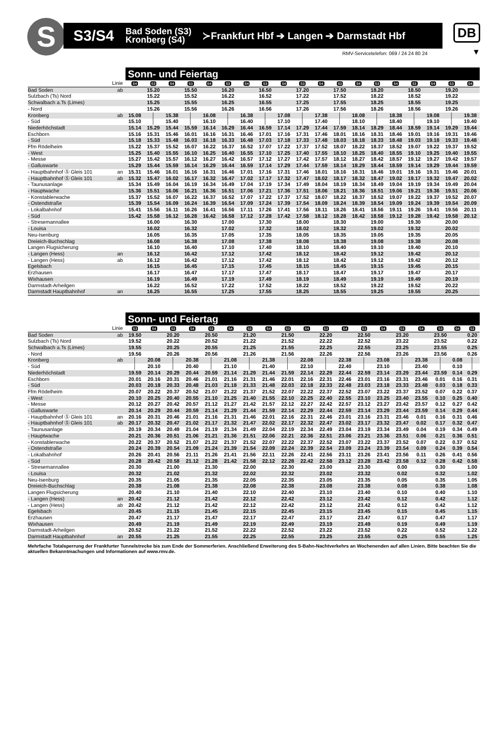S
S3/S4 Bad Soden (S3)
Kronberg (S4) ≻Frankfurt Hbf ➔ Langen ➔ Darmstadt Hbf
DB
RMV-Servicetelefon: 069 / 24 24 80 24
▼
| | | Sonn- und Feiertag | | | | | | | | | | | | | | | | | | |
| --- | --- | --- | --- | --- | --- | --- | --- | --- | --- | --- | --- | --- | --- | --- | --- | --- | --- | --- | --- | --- |
| | Linie | S4 | S3 | S4 | S3 | S4 | S3 | S4 | S3 | S4 | S3 | S4 | S3 | S4 | S3 | S4 | S3 | S4 | S3 | S4 |
| Bad Soden | ab | | 15.20 | | 15.50 | | 16.20 | | 16.50 | | 17.20 | | 17.50 | | 18.20 | | 18.50 | | 19.20 | |
| Sulzbach (Ts) Nord | | | 15.22 | | 15.52 | | 16.22 | | 16.52 | | 17.22 | | 17.52 | | 18.22 | | 18.52 | | 19.22 | |
| Schwalbach a.Ts (Limes) | | | 15.25 | | 15.55 | | 16.25 | | 16.55 | | 17.25 | | 17.55 | | 18.25 | | 18.55 | | 19.25 | |
| - Nord | | | 15.26 | | 15.56 | | 16.26 | | 16.56 | | 17.26 | | 17.56 | | 18.26 | | 18.56 | | 19.26 | |
| Kronberg | ab | 15.08 | │ | 15.38 | │ | 16.08 | │ | 16.38 | │ | 17.08 | │ | 17.38 | │ | 18.08 | │ | 18.38 | │ | 19.08 | │ | 19.38 |
| - Süd | | 15.10 | │ | 15.40 | │ | 16.10 | │ | 16.40 | │ | 17.10 | │ | 17.40 | │ | 18.10 | │ | 18.40 | │ | 19.10 | │ | 19.40 |
| Niederhöchstadt | | 15.14 | 15.29 | 15.44 | 15.59 | 16.14 | 16.29 | 16.44 | 16.59 | 17.14 | 17.29 | 17.44 | 17.59 | 18.14 | 18.29 | 18.44 | 18.59 | 19.14 | 19.29 | 19.44 |
| Eschborn | | 15.16 | 15.31 | 15.46 | 16.01 | 16.16 | 16.31 | 16.46 | 17.01 | 17.16 | 17.31 | 17.46 | 18.01 | 18.16 | 18.31 | 18.46 | 19.01 | 19.16 | 19.31 | 19.46 |
| - Süd | | 15.18 | 15.33 | 15.48 | 16.03 | 16.18 | 16.33 | 16.48 | 17.03 | 17.18 | 17.33 | 17.48 | 18.03 | 18.18 | 18.33 | 18.48 | 19.03 | 19.18 | 19.33 | 19.48 |
| Ffm Rödelheim | | 15.22 | 15.37 | 15.52 | 16.07 | 16.22 | 16.37 | 16.52 | 17.07 | 17.22 | 17.37 | 17.52 | 18.07 | 18.22 | 18.37 | 18.52 | 19.07 | 19.22 | 19.37 | 19.52 |
| - West | | 15.25 | 15.40 | 15.55 | 16.10 | 16.25 | 16.40 | 16.55 | 17.10 | 17.25 | 17.40 | 17.55 | 18.10 | 18.25 | 18.40 | 18.55 | 19.10 | 19.25 | 19.40 | 19.55 |
| - Messe | | 15.27 | 15.42 | 15.57 | 16.12 | 16.27 | 16.42 | 16.57 | 17.12 | 17.27 | 17.42 | 17.57 | 18.12 | 18.27 | 18.42 | 18.57 | 19.12 | 19.27 | 19.42 | 19.57 |
| - Galluswarte | | 15.29 | 15.44 | 15.59 | 16.14 | 16.29 | 16.44 | 16.59 | 17.14 | 17.29 | 17.44 | 17.59 | 18.14 | 18.29 | 18.44 | 18.59 | 19.14 | 19.29 | 19.44 | 19.59 |
| - Hauptbahnhof Ⓢ Gleis 101 | an | 15.31 | 15.46 | 16.01 | 16.16 | 16.31 | 16.46 | 17.01 | 17.16 | 17.31 | 17.46 | 18.01 | 18.16 | 18.31 | 18.46 | 19.01 | 19.16 | 19.31 | 19.46 | 20.01 |
| - Hauptbahnhof Ⓢ Gleis 101 | ab | 15.32 | 15.47 | 16.02 | 16.17 | 16.32 | 16.47 | 17.02 | 17.17 | 17.32 | 17.47 | 18.02 | 18.17 | 18.32 | 18.47 | 19.02 | 19.17 | 19.32 | 19.47 | 20.02 |
| - Taunusanlage | | 15.34 | 15.49 | 16.04 | 16.19 | 16.34 | 16.49 | 17.04 | 17.19 | 17.34 | 17.49 | 18.04 | 18.19 | 18.34 | 18.49 | 19.04 | 19.19 | 19.34 | 19.49 | 20.04 |
| - Hauptwache | | 15.36 | 15.51 | 16.06 | 16.21 | 16.36 | 16.51 | 17.06 | 17.21 | 17.36 | 17.51 | 18.06 | 18.21 | 18.36 | 18.51 | 19.06 | 19.21 | 19.36 | 19.51 | 20.06 |
| - Konstablerwache | | 15.37 | 15.52 | 16.07 | 16.22 | 16.37 | 16.52 | 17.07 | 17.22 | 17.37 | 17.52 | 18.07 | 18.22 | 18.37 | 18.52 | 19.07 | 19.22 | 19.37 | 19.52 | 20.07 |
| - Ostendstraße | | 15.39 | 15.54 | 16.09 | 16.24 | 16.39 | 16.54 | 17.09 | 17.24 | 17.39 | 17.54 | 18.09 | 18.24 | 18.39 | 18.54 | 19.09 | 19.24 | 19.39 | 19.54 | 20.09 |
| - Lokalbahnhof | | 15.41 | 15.56 | 16.11 | 16.26 | 16.41 | 16.56 | 17.11 | 17.26 | 17.41 | 17.56 | 18.11 | 18.26 | 18.41 | 18.56 | 19.11 | 19.26 | 19.41 | 19.56 | 20.11 |
| - Süd | | 15.42 | 15.58 | 16.12 | 16.28 | 16.42 | 16.58 | 17.12 | 17.28 | 17.42 | 17.58 | 18.12 | 18.28 | 18.42 | 18.58 | 19.12 | 19.28 | 19.42 | 19.58 | 20.12 |
| - Stresemannallee | | | 16.00 | | 16.30 | | 17.00 | | 17.30 | | 18.00 | | 18.30 | | 19.00 | | 19.30 | | 20.00 | |
| - Louisa | | | 16.02 | | 16.32 | | 17.02 | | 17.32 | | 18.02 | | 18.32 | | 19.02 | | 19.32 | | 20.02 | |
| Neu-Isenburg | | | 16.05 | | 16.35 | | 17.05 | | 17.35 | | 18.05 | | 18.35 | | 19.05 | | 19.35 | | 20.05 | |
| Dreieich-Buchschlag | | | 16.08 | | 16.38 | | 17.08 | | 17.38 | | 18.08 | | 18.38 | | 19.08 | | 19.38 | | 20.08 | |
| Langen Flugsicherung | | | 16.10 | | 16.40 | | 17.10 | | 17.40 | | 18.10 | | 18.40 | | 19.10 | | 19.40 | | 20.10 | |
| - Langen (Hess) | an | | 16.12 | | 16.42 | | 17.12 | | 17.42 | | 18.12 | | 18.42 | | 19.12 | | 19.42 | | 20.12 | |
| - Langen (Hess) | ab | | 16.12 | | 16.42 | | 17.12 | | 17.42 | | 18.12 | | 18.42 | | 19.12 | | 19.42 | | 20.12 | |
| Egelsbach | | | 16.15 | | 16.45 | | 17.15 | | 17.45 | | 18.15 | | 18.45 | | 19.15 | | 19.45 | | 20.15 | |
| Erzhausen | | | 16.17 | | 16.47 | | 17.17 | | 17.47 | | 18.17 | | 18.47 | | 19.17 | | 19.47 | | 20.17 | |
| Wixhausen | | | 16.19 | | 16.49 | | 17.19 | | 17.49 | | 18.19 | | 18.49 | | 19.19 | | 19.49 | | 20.19 | |
| Darmstadt-Arheilgen | | | 16.22 | | 16.52 | | 17.22 | | 17.52 | | 18.22 | | 18.52 | | 19.22 | | 19.52 | | 20.22 | |
| Darmstadt Hauptbahnhof | an | | 16.25 | | 16.55 | | 17.25 | | 17.55 | | 18.25 | | 18.55 | | 19.25 | | 19.55 | | 20.25 | |
| | | Sonn- und Feiertag | | | | | | | | | | | | | | | | | | |
| --- | --- | --- | --- | --- | --- | --- | --- | --- | --- | --- | --- | --- | --- | --- | --- | --- | --- | --- | --- | --- |
| | Linie | S3 | S4 | S3 | S4 | S3 | S4 | S3 | S4 | S3 | S4 | S3 | S4 | S3 | S4 | S3 | S4 | S3 | S4 | S3 |
| Bad Soden | ab | 19.50 | | 20.20 | | 20.50 | | 21.20 | | 21.50 | | 22.20 | | 22.50 | | 23.20 | | 23.50 | | 0.20 |
| Sulzbach (Ts) Nord | | 19.52 | | 20.22 | | 20.52 | | 21.22 | | 21.52 | | 22.22 | | 22.52 | | 23.22 | | 23.52 | | 0.22 |
| Schwalbach a.Ts (Limes) | | 19.55 | | 20.25 | | 20.55 | | 21.25 | | 21.55 | | 22.25 | | 22.55 | | 23.25 | | 23.55 | | 0.25 |
| - Nord | | 19.56 | | 20.26 | | 20.56 | | 21.26 | | 21.56 | | 22.26 | | 22.56 | | 23.26 | | 23.56 | | 0.26 |
| Kronberg | ab | │ | 20.08 | │ | 20.38 | │ | 21.08 | │ | 21.38 | │ | 22.08 | │ | 22.38 | │ | 23.08 | │ | 23.38 | │ | 0.08 | │ |
| - Süd | | │ | 20.10 | │ | 20.40 | │ | 21.10 | │ | 21.40 | │ | 22.10 | │ | 22.40 | │ | 23.10 | │ | 23.40 | │ | 0.10 | │ |
| Niederhöchstadt | | 19.59 | 20.14 | 20.29 | 20.44 | 20.59 | 21.14 | 21.29 | 21.44 | 21.59 | 22.14 | 22.29 | 22.44 | 22.59 | 23.14 | 23.29 | 23.44 | 23.59 | 0.14 | 0.29 |
| Eschborn | | 20.01 | 20.16 | 20.31 | 20.46 | 21.01 | 21.16 | 21.31 | 21.46 | 22.01 | 22.16 | 22.31 | 22.46 | 23.01 | 23.16 | 23.31 | 23.46 | 0.01 | 0.16 | 0.31 |
| - Süd | | 20.03 | 20.18 | 20.33 | 20.48 | 21.03 | 21.18 | 21.33 | 21.48 | 22.03 | 22.18 | 22.33 | 22.48 | 23.03 | 23.18 | 23.33 | 23.48 | 0.03 | 0.18 | 0.33 |
| Ffm Rödelheim | | 20.07 | 20.22 | 20.37 | 20.52 | 21.07 | 21.22 | 21.37 | 21.52 | 22.07 | 22.22 | 22.37 | 22.52 | 23.07 | 23.22 | 23.37 | 23.52 | 0.07 | 0.22 | 0.37 |
| - West | | 20.10 | 20.25 | 20.40 | 20.55 | 21.10 | 21.25 | 21.40 | 21.55 | 22.10 | 22.25 | 22.40 | 22.55 | 23.10 | 23.25 | 23.40 | 23.55 | 0.10 | 0.25 | 0.40 |
| - Messe | | 20.12 | 20.27 | 20.42 | 20.57 | 21.12 | 21.27 | 21.42 | 21.57 | 22.12 | 22.27 | 22.42 | 22.57 | 23.12 | 23.27 | 23.42 | 23.57 | 0.12 | 0.27 | 0.42 |
| - Galluswarte | | 20.14 | 20.29 | 20.44 | 20.59 | 21.14 | 21.29 | 21.44 | 21.59 | 22.14 | 22.29 | 22.44 | 22.59 | 23.14 | 23.29 | 23.44 | 23.59 | 0.14 | 0.29 | 0.44 |
| - Hauptbahnhof Ⓢ Gleis 101 | an | 20.16 | 20.31 | 20.46 | 21.01 | 21.16 | 21.31 | 21.46 | 22.01 | 22.16 | 22.31 | 22.46 | 23.01 | 23.16 | 23.31 | 23.46 | 0.01 | 0.16 | 0.31 | 0.46 |
| - Hauptbahnhof Ⓢ Gleis 101 | ab | 20.17 | 20.32 | 20.47 | 21.02 | 21.17 | 21.32 | 21.47 | 22.02 | 22.17 | 22.32 | 22.47 | 23.02 | 23.17 | 23.32 | 23.47 | 0.02 | 0.17 | 0.32 | 0.47 |
| - Taunusanlage | | 20.19 | 20.34 | 20.49 | 21.04 | 21.19 | 21.34 | 21.49 | 22.04 | 22.19 | 22.34 | 22.49 | 23.04 | 23.19 | 23.34 | 23.49 | 0.04 | 0.19 | 0.34 | 0.49 |
| - Hauptwache | | 20.21 | 20.36 | 20.51 | 21.06 | 21.21 | 21.36 | 21.51 | 22.06 | 22.21 | 22.36 | 22.51 | 23.06 | 23.21 | 23.36 | 23.51 | 0.06 | 0.21 | 0.36 | 0.51 |
| - Konstablerwache | | 20.22 | 20.37 | 20.52 | 21.07 | 21.22 | 21.37 | 21.52 | 22.07 | 22.22 | 22.37 | 22.52 | 23.07 | 23.22 | 23.37 | 23.52 | 0.07 | 0.22 | 0.37 | 0.52 |
| - Ostendstraße | | 20.24 | 20.39 | 20.54 | 21.09 | 21.24 | 21.39 | 21.54 | 22.09 | 22.24 | 22.39 | 22.54 | 23.09 | 23.24 | 23.39 | 23.54 | 0.09 | 0.24 | 0.39 | 0.54 |
| - Lokalbahnhof | | 20.26 | 20.41 | 20.56 | 21.11 | 21.26 | 21.41 | 21.56 | 22.11 | 22.26 | 22.41 | 22.56 | 23.11 | 23.26 | 23.41 | 23.56 | 0.11 | 0.26 | 0.41 | 0.56 |
| - Süd | | 20.28 | 20.42 | 20.58 | 21.12 | 21.28 | 21.42 | 21.58 | 22.12 | 22.28 | 22.42 | 22.58 | 23.12 | 23.28 | 23.42 | 23.58 | 0.12 | 0.28 | 0.42 | 0.58 |
| - Stresemannallee | | 20.30 | | 21.00 | | 21.30 | | 22.00 | | 22.30 | | 23.00 | | 23.30 | | 0.00 | | 0.30 | | 1.00 |
| - Louisa | | 20.32 | | 21.02 | | 21.32 | | 22.02 | | 22.32 | | 23.02 | | 23.32 | | 0.02 | | 0.32 | | 1.02 |
| Neu-Isenburg | | 20.35 | | 21.05 | | 21.35 | | 22.05 | | 22.35 | | 23.05 | | 23.35 | | 0.05 | | 0.35 | | 1.05 |
| Dreieich-Buchschlag | | 20.38 | | 21.08 | | 21.38 | | 22.08 | | 22.38 | | 23.08 | | 23.38 | | 0.08 | | 0.38 | | 1.08 |
| Langen Flugsicherung | | 20.40 | | 21.10 | | 21.40 | | 22.10 | | 22.40 | | 23.10 | | 23.40 | | 0.10 | | 0.40 | | 1.10 |
| - Langen (Hess) | an | 20.42 | | 21.12 | | 21.42 | | 22.12 | | 22.42 | | 23.12 | | 23.42 | | 0.12 | | 0.42 | | 1.12 |
| - Langen (Hess) | ab | 20.42 | | 21.12 | | 21.42 | | 22.12 | | 22.42 | | 23.12 | | 23.42 | | 0.12 | | 0.42 | | 1.12 |
| Egelsbach | | 20.45 | | 21.15 | | 21.45 | | 22.15 | | 22.45 | | 23.15 | | 23.45 | | 0.15 | | 0.45 | | 1.15 |
| Erzhausen | | 20.47 | | 21.17 | | 21.47 | | 22.17 | | 22.47 | | 23.17 | | 23.47 | | 0.17 | | 0.47 | | 1.17 |
| Wixhausen | | 20.49 | | 21.19 | | 21.49 | | 22.19 | | 22.49 | | 23.19 | | 23.49 | | 0.19 | | 0.49 | | 1.19 |
| Darmstadt-Arheilgen | | 20.52 | | 21.22 | | 21.52 | | 22.22 | | 22.52 | | 23.22 | | 23.52 | | 0.22 | | 0.52 | | 1.22 |
| Darmstadt Hauptbahnhof | an | 20.55 | | 21.25 | | 21.55 | | 22.25 | | 22.55 | | 23.25 | | 23.55 | | 0.25 | | 0.55 | | 1.25 |
Mehrfache Totalsperrung der Frankfurter Tunnelstrecke bis zum Ende der Sommerferien. Anschließend Erweiterung des S-Bahn-Nachtverkehrs an Wochenenden auf allen Linien. Bitte beachten Sie die aktuellen Bekanntmachungen und Informationen auf www.rmv.de.